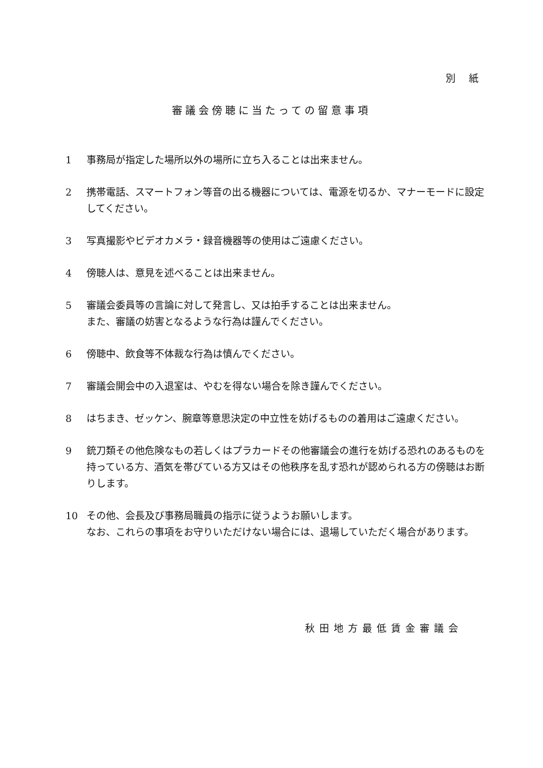別紙
審議会傍聴に当たっての留意事項
1 事務局が指定した場所以外の場所に立ち入ることは出来ません。
2 携帯電話、スマートフォン等音の出る機器については、電源を切るか、マナーモードに設定してください。
3 写真撮影やビデオカメラ・録音機器等の使用はご遠慮ください。
4 傍聴人は、意見を述べることは出来ません。
5 審議会委員等の言論に対して発言し、又は拍手することは出来ません。
また、審議の妨害となるような行為は謹んでください。
6 傍聴中、飲食等不体裁な行為は慎んでください。
7 審議会開会中の入退室は、やむを得ない場合を除き謹んでください。
8 はちまき、ゼッケン、腕章等意思決定の中立性を妨げるものの着用はご遠慮ください。
9 銃刀類その他危険なもの若しくはプラカードその他審議会の進行を妨げる恐れのあるものを持っている方、酒気を帯びている方又はその他秩序を乱す恐れが認められる方の傍聴はお断りします。
10 その他、会長及び事務局職員の指示に従うようお願いします。
なお、これらの事項をお守りいただけない場合には、退場していただく場合があります。
秋田地方最低賃金審議会